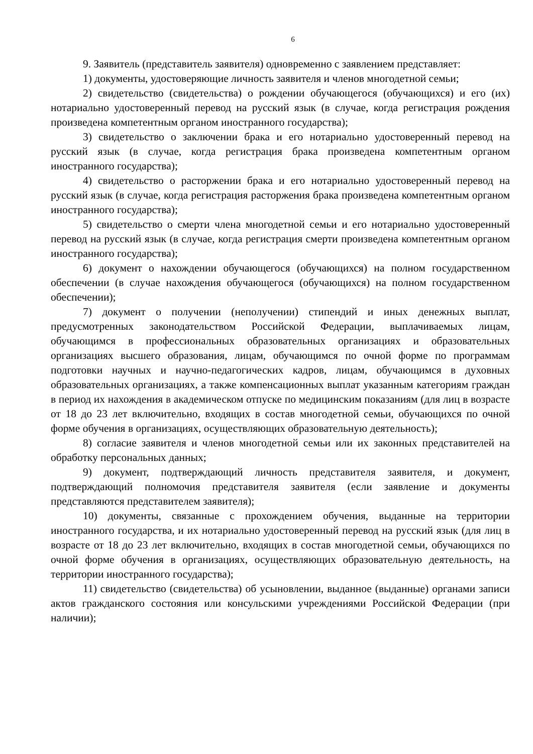6
9. Заявитель (представитель заявителя) одновременно с заявлением представляет:
1) документы, удостоверяющие личность заявителя и членов многодетной семьи;
2) свидетельство (свидетельства) о рождении обучающегося (обучающихся) и его (их) нотариально удостоверенный перевод на русский язык (в случае, когда регистрация рождения произведена компетентным органом иностранного государства);
3) свидетельство о заключении брака и его нотариально удостоверенный перевод на русский язык (в случае, когда регистрация брака произведена компетентным органом иностранного государства);
4) свидетельство о расторжении брака и его нотариально удостоверенный перевод на русский язык (в случае, когда регистрация расторжения брака произведена компетентным органом иностранного государства);
5) свидетельство о смерти члена многодетной семьи и его нотариально удостоверенный перевод на русский язык (в случае, когда регистрация смерти произведена компетентным органом иностранного государства);
6) документ о нахождении обучающегося (обучающихся) на полном государственном обеспечении (в случае нахождения обучающегося (обучающихся) на полном государственном обеспечении);
7) документ о получении (неполучении) стипендий и иных денежных выплат, предусмотренных законодательством Российской Федерации, выплачиваемых лицам, обучающимся в профессиональных образовательных организациях и образовательных организациях высшего образования, лицам, обучающимся по очной форме по программам подготовки научных и научно-педагогических кадров, лицам, обучающимся в духовных образовательных организациях, а также компенсационных выплат указанным категориям граждан в период их нахождения в академическом отпуске по медицинским показаниям (для лиц в возрасте от 18 до 23 лет включительно, входящих в состав многодетной семьи, обучающихся по очной форме обучения в организациях, осуществляющих образовательную деятельность);
8) согласие заявителя и членов многодетной семьи или их законных представителей на обработку персональных данных;
9) документ, подтверждающий личность представителя заявителя, и документ, подтверждающий полномочия представителя заявителя (если заявление и документы представляются представителем заявителя);
10) документы, связанные с прохождением обучения, выданные на территории иностранного государства, и их нотариально удостоверенный перевод на русский язык (для лиц в возрасте от 18 до 23 лет включительно, входящих в состав многодетной семьи, обучающихся по очной форме обучения в организациях, осуществляющих образовательную деятельность, на территории иностранного государства);
11) свидетельство (свидетельства) об усыновлении, выданное (выданные) органами записи актов гражданского состояния или консульскими учреждениями Российской Федерации (при наличии);